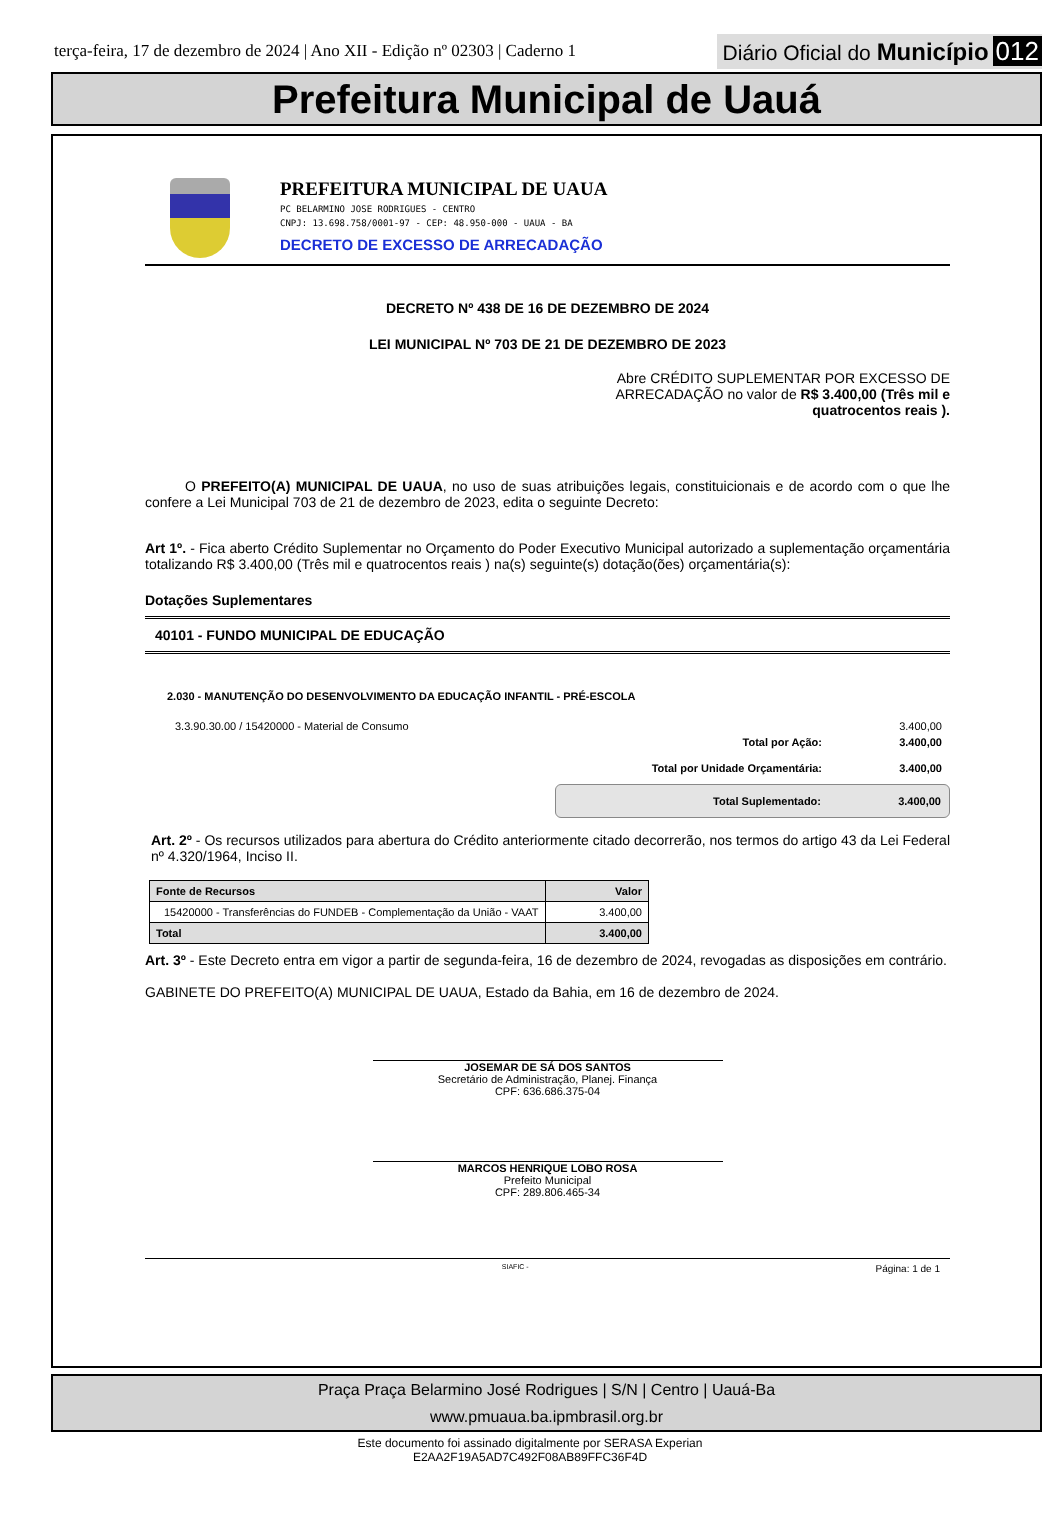terça-feira, 17 de dezembro de 2024 | Ano XII - Edição nº 02303 | Caderno 1
Diário Oficial do Município 012
Prefeitura Municipal de Uauá
PREFEITURA MUNICIPAL DE UAUA
PC BELARMINO JOSE RODRIGUES - CENTRO
CNPJ: 13.698.758/0001-97 - CEP: 48.950-000 - UAUA - BA
DECRETO DE EXCESSO DE ARRECADAÇÃO
DECRETO Nº 438 DE 16 DE DEZEMBRO DE 2024
LEI MUNICIPAL Nº 703 DE 21 DE DEZEMBRO DE 2023
Abre CRÉDITO SUPLEMENTAR POR EXCESSO DE ARRECADAÇÃO no valor de R$ 3.400,00 (Três mil e quatrocentos reais ).
O PREFEITO(A) MUNICIPAL DE UAUA, no uso de suas atribuições legais, constituicionais e de acordo com o que lhe confere a Lei Municipal 703 de 21 de dezembro de 2023, edita o seguinte Decreto:
Art 1º. - Fica aberto Crédito Suplementar no Orçamento do Poder Executivo Municipal autorizado a suplementação orçamentária totalizando R$ 3.400,00 (Três mil e quatrocentos reais ) na(s) seguinte(s) dotação(ões) orçamentária(s):
Dotações Suplementares
40101 - FUNDO MUNICIPAL DE EDUCAÇÃO
2.030 - MANUTENÇÃO DO DESENVOLVIMENTO DA EDUCAÇÃO INFANTIL - PRÉ-ESCOLA
3.3.90.30.00 / 15420000 - Material de Consumo 3.400,00
Total por Ação: 3.400,00
Total por Unidade Orçamentária: 3.400,00
Total Suplementado: 3.400,00
Art. 2º - Os recursos utilizados para abertura do Crédito anteriormente citado decorrerão, nos termos do artigo 43 da Lei Federal nº 4.320/1964, Inciso II.
| Fonte de Recursos | Valor |
| --- | --- |
| 15420000 - Transferências do FUNDEB - Complementação da União - VAAT | 3.400,00 |
| Total | 3.400,00 |
Art. 3º - Este Decreto entra em vigor a partir de segunda-feira, 16 de dezembro de 2024, revogadas as disposições em contrário.
GABINETE DO PREFEITO(A) MUNICIPAL DE UAUA, Estado da Bahia, em 16 de dezembro de 2024.
JOSEMAR DE SÁ DOS SANTOS
Secretário de Administração, Planej. Finança
CPF: 636.686.375-04
MARCOS HENRIQUE LOBO ROSA
Prefeito Municipal
CPF: 289.806.465-34
SIAFIC - Página: 1 de 1
Praça Praça Belarmino José Rodrigues | S/N | Centro | Uauá-Ba
www.pmuaua.ba.ipmbrasil.org.br
Este documento foi assinado digitalmente por SERASA Experian
E2AA2F19A5AD7C492F08AB89FFC36F4D